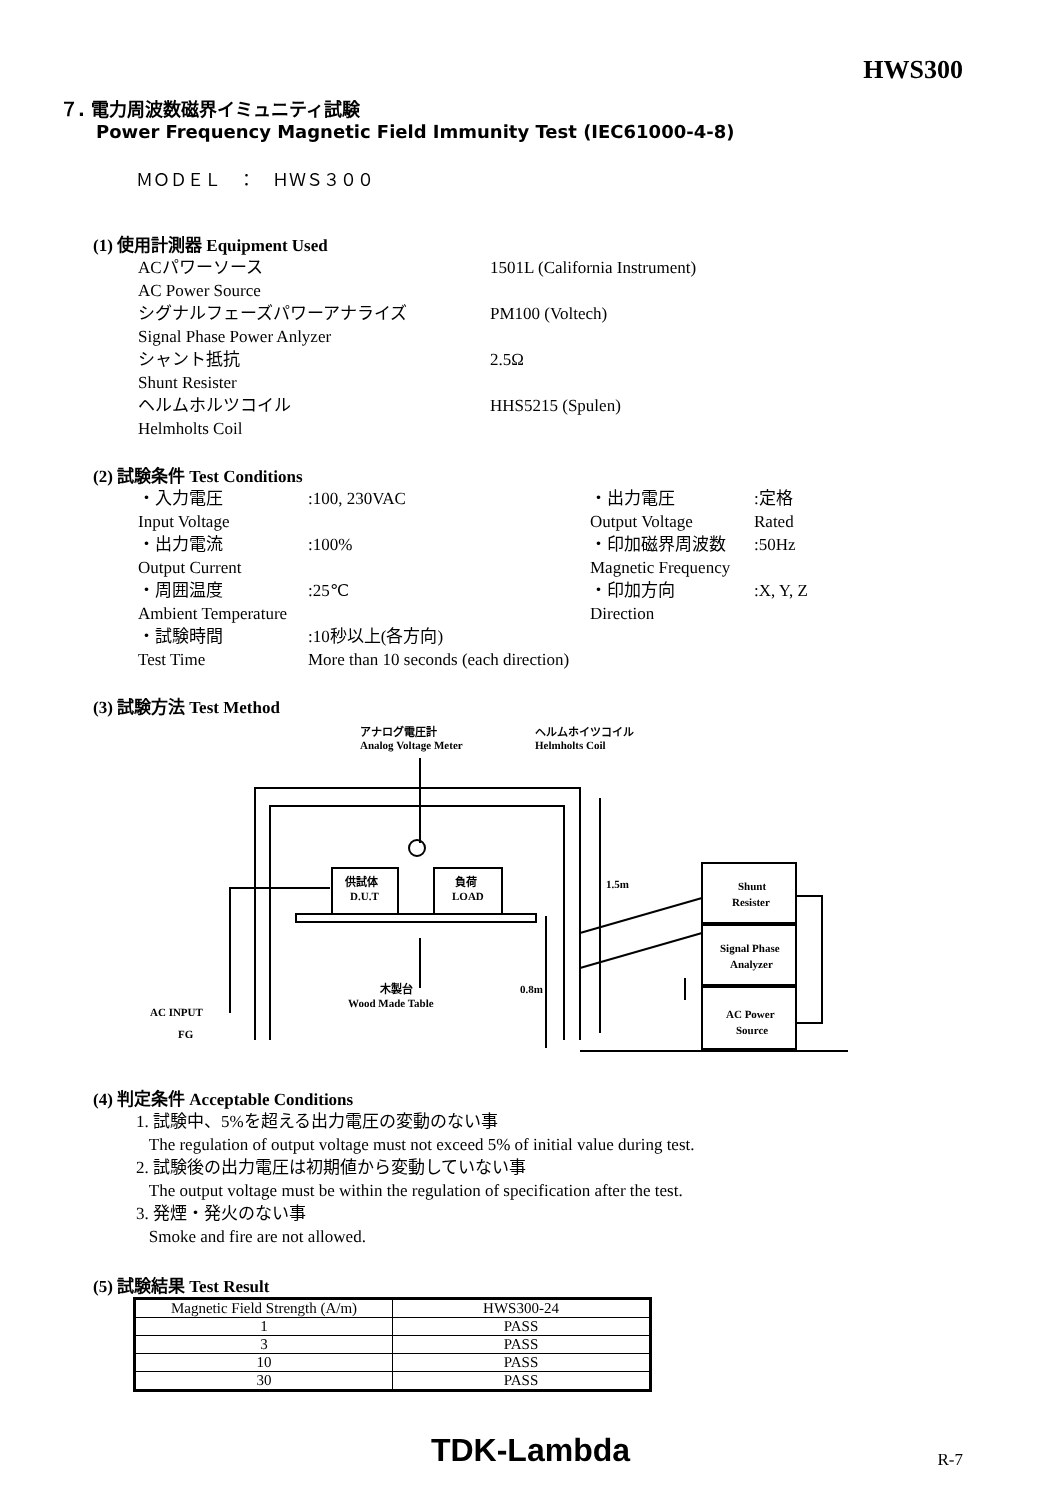HWS300
７. 電力周波数磁界イミュニティ試験
Power Frequency Magnetic Field Immunity Test (IEC61000-4-8)
ＭＯＤＥＬ　：　ＨＷＳ３００
(1) 使用計測器 Equipment Used
ACパワーソース
AC Power Source
1501L (California Instrument)
シグナルフェーズパワーアナライズ
Signal Phase Power Anlyzer
PM100 (Voltech)
シャント抵抗
Shunt Resister
2.5Ω
ヘルムホルツコイル
Helmholts Coil
HHS5215 (Spulen)
(2) 試験条件 Test Conditions
・入力電圧
Input Voltage
:100, 230VAC
・出力電圧
Output Voltage
:定格
Rated
・出力電流
Output Current
:100%
・印加磁界周波数
Magnetic Frequency
:50Hz
・周囲温度
Ambient Temperature
:25℃
・印加方向
Direction
:X, Y, Z
・試験時間
Test Time
:10秒以上(各方向)
More than 10 seconds (each direction)
(3) 試験方法 Test Method
アナログ電圧計
Analog Voltage Meter
ヘルムホイツコイル
Helmholts Coil
供試体
D.U.T
負荷
LOAD
木製台
Wood Made Table
1.5m
0.8m
Shunt
Resister
Signal Phase
Analyzer
AC Power
Source
AC INPUT
FG
(4) 判定条件 Acceptable Conditions
1. 試験中、5%を超える出力電圧の変動のない事
The regulation of output voltage must not exceed 5% of initial value during test.
2. 試験後の出力電圧は初期値から変動していない事
The output voltage must be within the regulation of specification after the test.
3. 発煙・発火のない事
Smoke and fire are not allowed.
(5) 試験結果 Test Result
| Magnetic Field Strength (A/m) | HWS300-24 |
| 1 | PASS |
| 3 | PASS |
| 10 | PASS |
| 30 | PASS |
TDK-Lambda R-7